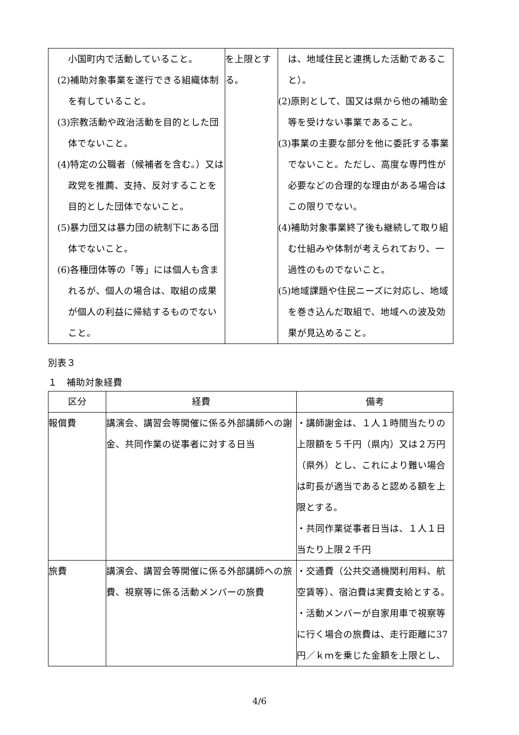| 小国町内で活動していること。 (2)補助対象事業を遂行できる組織体制を有していること。 (3)宗教活動や政治活動を目的とした団体でないこと。 (4)特定の公職者（候補者を含む。）又は政党を推薦、支持、反対することを目的とした団体でないこと。 (5)暴力団又は暴力団の統制下にある団体でないこと。 (6)各種団体等の「等」には個人も含まれるが、個人の場合は、取組の成果が個人の利益に帰結するものでないこと。 | を上限とする。 | は、地域住民と連携した活動であること）。 (2)原則として、国又は県から他の補助金等を受けない事業であること。 (3)事業の主要な部分を他に委託する事業でないこと。ただし、高度な専門性が必要などの合理的な理由がある場合はこの限りでない。 (4)補助対象事業終了後も継続して取り組む仕組みや体制が考えられており、一過性のものでないこと。 (5)地域課題や住民ニーズに対応し、地域を巻き込んだ取組で、地域への波及効果が見込めること。 |
別表３
１　補助対象経費
| 区分 | 経費 | 備考 |
| --- | --- | --- |
| 報償費 | 講演会、講習会等開催に係る外部講師への謝金、共同作業の従事者に対する日当 | ・講師謝金は、１人１時間当たりの上限額を５千円（県内）又は２万円（県外）とし、これにより難い場合は町長が適当であると認める額を上限とする。 ・共同作業従事者日当は、１人１日当たり上限２千円 |
| 旅費 | 講演会、講習会等開催に係る外部講師への旅費、視察等に係る活動メンバーの旅費 | ・交通費（公共交通機関利用料、航空賃等）、宿泊費は実費支給とする。 ・活動メンバーが自家用車で視察等に行く場合の旅費は、走行距離に37円／ｋｍを乗じた金額を上限とし、 |
4/6